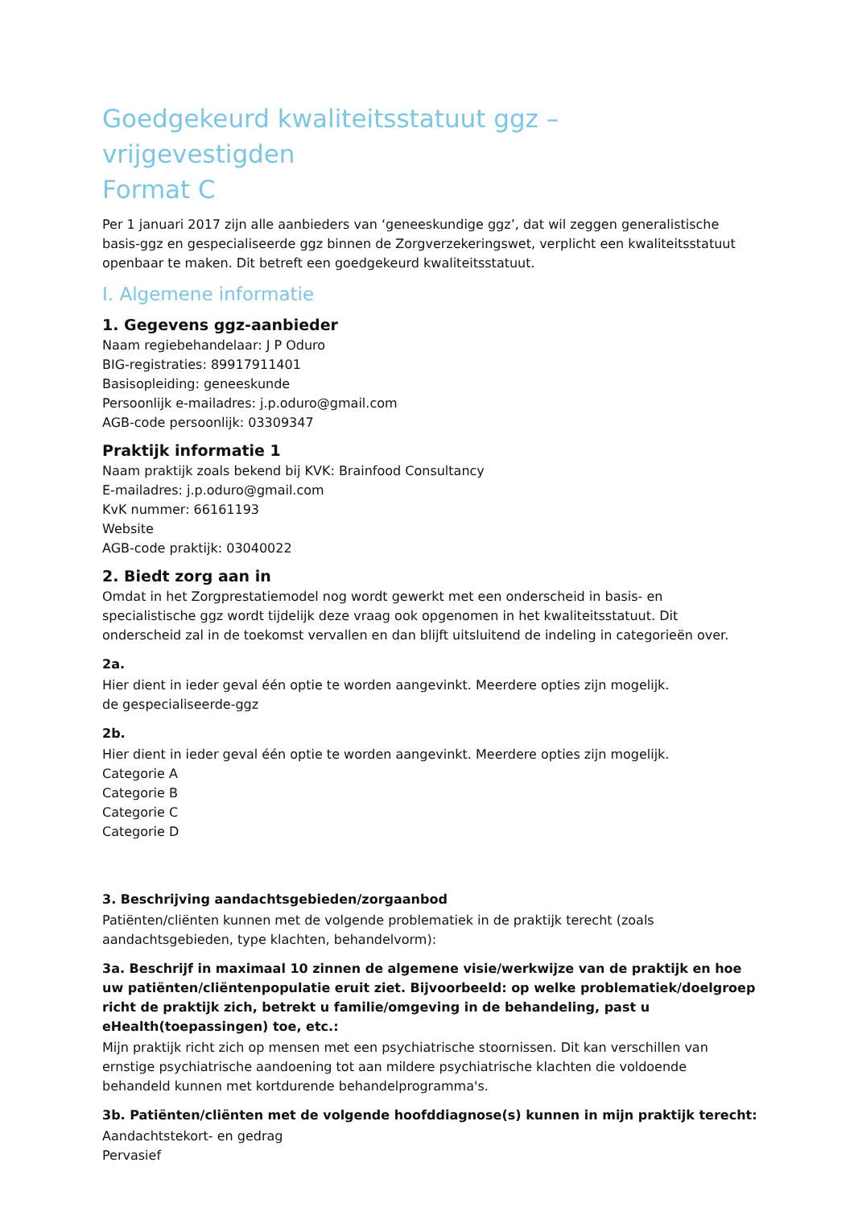Goedgekeurd kwaliteitsstatuut ggz – vrijgevestigden
Format C
Per 1 januari 2017 zijn alle aanbieders van ‘geneeskundige ggz’, dat wil zeggen generalistische basis-ggz en gespecialiseerde ggz binnen de Zorgverzekeringswet, verplicht een kwaliteitsstatuut openbaar te maken. Dit betreft een goedgekeurd kwaliteitsstatuut.
I. Algemene informatie
1. Gegevens ggz-aanbieder
Naam regiebehandelaar: J P Oduro
BIG-registraties: 89917911401
Basisopleiding: geneeskunde
Persoonlijk e-mailadres: j.p.oduro@gmail.com
AGB-code persoonlijk: 03309347
Praktijk informatie 1
Naam praktijk zoals bekend bij KVK: Brainfood Consultancy
E-mailadres: j.p.oduro@gmail.com
KvK nummer: 66161193
Website
AGB-code praktijk: 03040022
2. Biedt zorg aan in
Omdat in het Zorgprestatiemodel nog wordt gewerkt met een onderscheid in basis- en specialistische ggz wordt tijdelijk deze vraag ook opgenomen in het kwaliteitsstatuut. Dit onderscheid zal in de toekomst vervallen en dan blijft uitsluitend de indeling in categorieën over.
2a.
Hier dient in ieder geval één optie te worden aangevinkt. Meerdere opties zijn mogelijk.
de gespecialiseerde-ggz
2b.
Hier dient in ieder geval één optie te worden aangevinkt. Meerdere opties zijn mogelijk.
Categorie A
Categorie B
Categorie C
Categorie D
3. Beschrijving aandachtsgebieden/zorgaanbod
Patiënten/cliënten kunnen met de volgende problematiek in de praktijk terecht (zoals aandachtsgebieden, type klachten, behandelvorm):
3a. Beschrijf in maximaal 10 zinnen de algemene visie/werkwijze van de praktijk en hoe uw patiënten/cliëntenpopulatie eruit ziet. Bijvoorbeeld: op welke problematiek/doelgroep richt de praktijk zich, betrekt u familie/omgeving in de behandeling, past u eHealth(toepassingen) toe, etc.:
Mijn praktijk richt zich op mensen met een psychiatrische stoornissen. Dit kan verschillen van ernstige psychiatrische aandoening tot aan mildere psychiatrische klachten die voldoende behandeld kunnen met kortdurende behandelprogramma's.
3b. Patiënten/cliënten met de volgende hoofddiagnose(s) kunnen in mijn praktijk terecht:
Aandachtstekort- en gedrag
Pervasief